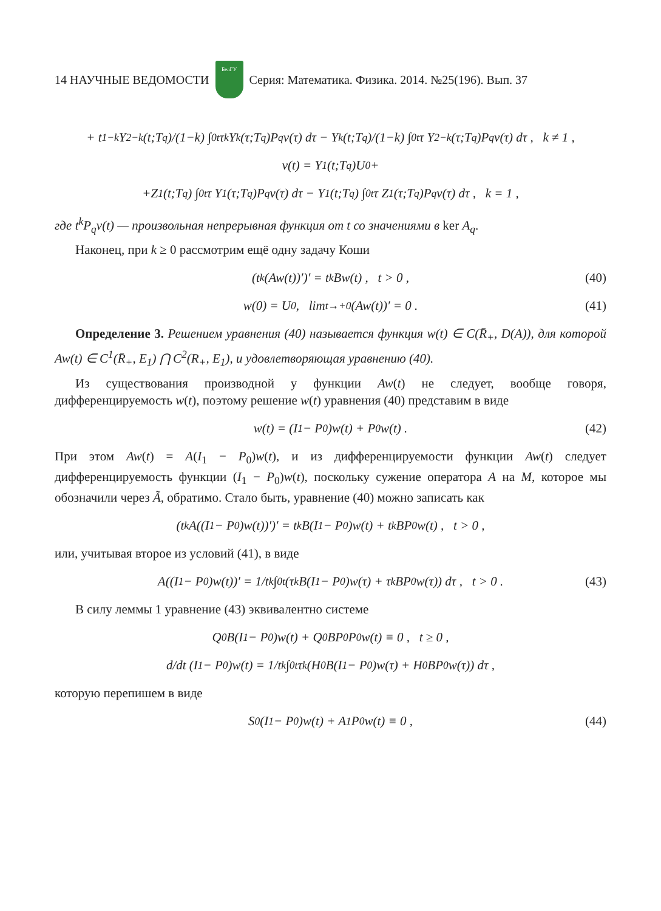14 НАУЧНЫЕ ВЕДОМОСТИ
БелГУ
Серия: Математика. Физика. 2014. №25(196). Вып. 37
+ t<sup>1−k</sup>Y<sub>2−k</sub>(t;T<sub>q</sub>)/(1−k) ∫<sub>0</sub><sup>t</sup> τ<sup>k</sup> Y<sub>k</sub>(τ;T<sub>q</sub>)P<sub>q</sub>v(τ) dτ − Y<sub>k</sub>(t;T<sub>q</sub>)/(1−k) ∫<sub>0</sub><sup>t</sup> τ Y<sub>2−k</sub>(τ;T<sub>q</sub>)P<sub>q</sub>v(τ) dτ , k ≠ 1 ,
v(t) = Y<sub>1</sub>(t;T<sub>q</sub>)U<sub>0</sub>+
+Z<sub>1</sub>(t;T<sub>q</sub>) ∫<sub>0</sub><sup>t</sup> τ Y<sub>1</sub>(τ;T<sub>q</sub>)P<sub>q</sub>v(τ) dτ − Y<sub>1</sub>(t;T<sub>q</sub>) ∫<sub>0</sub><sup>t</sup> τ Z<sub>1</sub>(τ;T<sub>q</sub>)P<sub>q</sub>v(τ) dτ , k = 1 ,
где t<sup>k</sup>P<sub>q</sub>v(t) — произвольная непрерывная функция от t со значениями в ker A<sub>q</sub>.
Наконец, при k ≥ 0 рассмотрим ещё одну задачу Коши
(t<sup>k</sup>(Aw(t))′)′ = t<sup>k</sup>Bw(t) , t > 0 , (40)
w(0) = U<sub>0</sub> , lim<sub>t→+0</sub> (Aw(t))′ = 0 . (41)
Определение 3. Решением уравнения (40) называется функция w(t) ∈ C(R̄<sub>+</sub>, D(A)), для которой Aw(t) ∈ C<sup>1</sup>(R̄<sub>+</sub>, E<sub>1</sub>) ⋂ C<sup>2</sup>(R<sub>+</sub>, E<sub>1</sub>), и удовлетворяющая уравнению (40).
Из существования производной у функции Aw(t) не следует, вообще говоря, дифференцируемость w(t), поэтому решение w(t) уравнения (40) представим в виде
w(t) = (I<sub>1</sub> − P<sub>0</sub>)w(t) + P<sub>0</sub>w(t) . (42)
При этом Aw(t) = A(I<sub>1</sub> − P<sub>0</sub>)w(t), и из дифференцируемости функции Aw(t) следует дифференцируемость функции (I<sub>1</sub> − P<sub>0</sub>)w(t), поскольку сужение оператора A на M, которое мы обозначили через Ã, обратимо. Стало быть, уравнение (40) можно записать как
(t<sup>k</sup>A((I<sub>1</sub> − P<sub>0</sub>)w(t))′)′ = t<sup>k</sup>B(I<sub>1</sub> − P<sub>0</sub>)w(t) + t<sup>k</sup>BP<sub>0</sub>w(t) , t > 0 ,
или, учитывая второе из условий (41), в виде
A((I<sub>1</sub> − P<sub>0</sub>)w(t))′ = 1/t<sup>k</sup> ∫<sub>0</sub><sup>t</sup> (τ<sup>k</sup>B(I<sub>1</sub> − P<sub>0</sub>)w(τ) + τ<sup>k</sup>BP<sub>0</sub>w(τ)) dτ , t > 0 . (43)
В силу леммы 1 уравнение (43) эквивалентно системе
Q<sub>0</sub>B(I<sub>1</sub> − P<sub>0</sub>)w(t) + Q<sub>0</sub>BP<sub>0</sub>P<sub>0</sub>w(t) ≡ 0 , t ≥ 0 ,
d/dt (I<sub>1</sub> − P<sub>0</sub>)w(t) = 1/t<sup>k</sup> ∫<sub>0</sub><sup>t</sup> τ<sup>k</sup>(H<sub>0</sub>B(I<sub>1</sub> − P<sub>0</sub>)w(τ) + H<sub>0</sub>BP<sub>0</sub>w(τ)) dτ ,
которую перепишем в виде
S<sub>0</sub>(I<sub>1</sub> − P<sub>0</sub>)w(t) + A<sub>1</sub>P<sub>0</sub>w(t) ≡ 0 , (44)